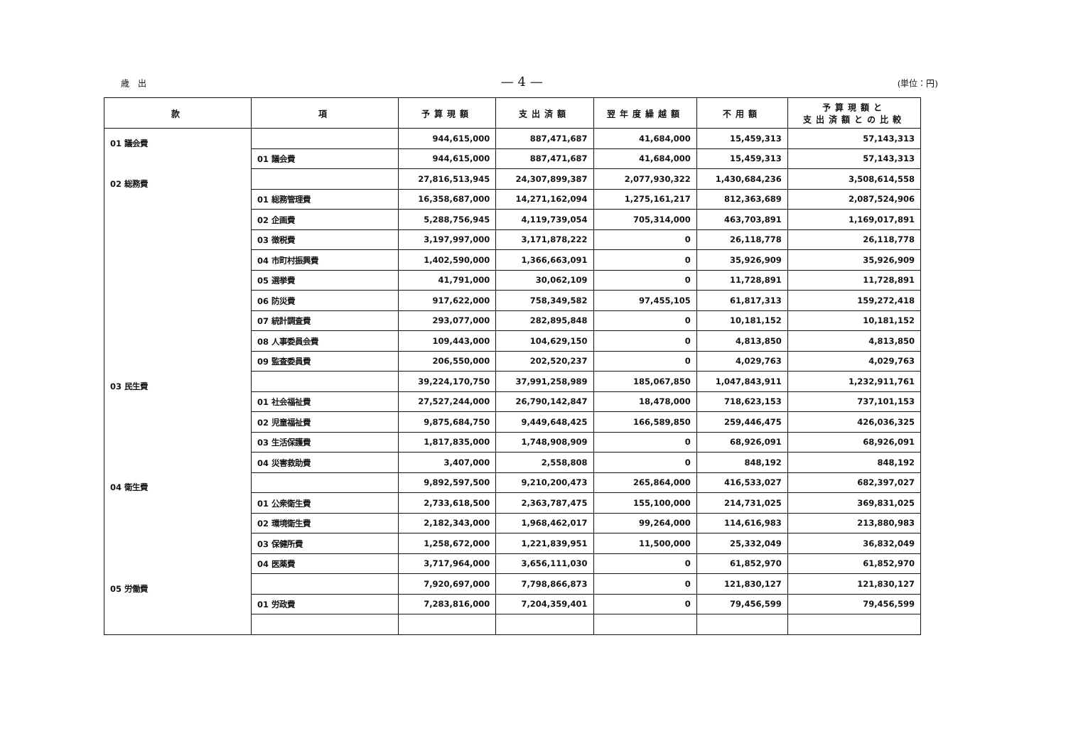歳　出 — 4 — (単位：円)
| 款 | 項 | 予算現額 | 支出済額 | 翌年度繰越額 | 不用額 | 予算現額と 支出済額との比較 |
| --- | --- | --- | --- | --- | --- | --- |
| 01 議会費 | | 944,615,000 | 887,471,687 | 41,684,000 | 15,459,313 | 57,143,313 |
| | 01 議会費 | 944,615,000 | 887,471,687 | 41,684,000 | 15,459,313 | 57,143,313 |
| 02 総務費 | | 27,816,513,945 | 24,307,899,387 | 2,077,930,322 | 1,430,684,236 | 3,508,614,558 |
| | 01 総務管理費 | 16,358,687,000 | 14,271,162,094 | 1,275,161,217 | 812,363,689 | 2,087,524,906 |
| | 02 企画費 | 5,288,756,945 | 4,119,739,054 | 705,314,000 | 463,703,891 | 1,169,017,891 |
| | 03 徴税費 | 3,197,997,000 | 3,171,878,222 | 0 | 26,118,778 | 26,118,778 |
| | 04 市町村振興費 | 1,402,590,000 | 1,366,663,091 | 0 | 35,926,909 | 35,926,909 |
| | 05 選挙費 | 41,791,000 | 30,062,109 | 0 | 11,728,891 | 11,728,891 |
| | 06 防災費 | 917,622,000 | 758,349,582 | 97,455,105 | 61,817,313 | 159,272,418 |
| | 07 統計調査費 | 293,077,000 | 282,895,848 | 0 | 10,181,152 | 10,181,152 |
| | 08 人事委員会費 | 109,443,000 | 104,629,150 | 0 | 4,813,850 | 4,813,850 |
| | 09 監査委員費 | 206,550,000 | 202,520,237 | 0 | 4,029,763 | 4,029,763 |
| 03 民生費 | | 39,224,170,750 | 37,991,258,989 | 185,067,850 | 1,047,843,911 | 1,232,911,761 |
| | 01 社会福祉費 | 27,527,244,000 | 26,790,142,847 | 18,478,000 | 718,623,153 | 737,101,153 |
| | 02 児童福祉費 | 9,875,684,750 | 9,449,648,425 | 166,589,850 | 259,446,475 | 426,036,325 |
| | 03 生活保護費 | 1,817,835,000 | 1,748,908,909 | 0 | 68,926,091 | 68,926,091 |
| | 04 災害救助費 | 3,407,000 | 2,558,808 | 0 | 848,192 | 848,192 |
| 04 衛生費 | | 9,892,597,500 | 9,210,200,473 | 265,864,000 | 416,533,027 | 682,397,027 |
| | 01 公衆衛生費 | 2,733,618,500 | 2,363,787,475 | 155,100,000 | 214,731,025 | 369,831,025 |
| | 02 環境衛生費 | 2,182,343,000 | 1,968,462,017 | 99,264,000 | 114,616,983 | 213,880,983 |
| | 03 保健所費 | 1,258,672,000 | 1,221,839,951 | 11,500,000 | 25,332,049 | 36,832,049 |
| | 04 医薬費 | 3,717,964,000 | 3,656,111,030 | 0 | 61,852,970 | 61,852,970 |
| 05 労働費 | | 7,920,697,000 | 7,798,866,873 | 0 | 121,830,127 | 121,830,127 |
| | 01 労政費 | 7,283,816,000 | 7,204,359,401 | 0 | 79,456,599 | 79,456,599 |